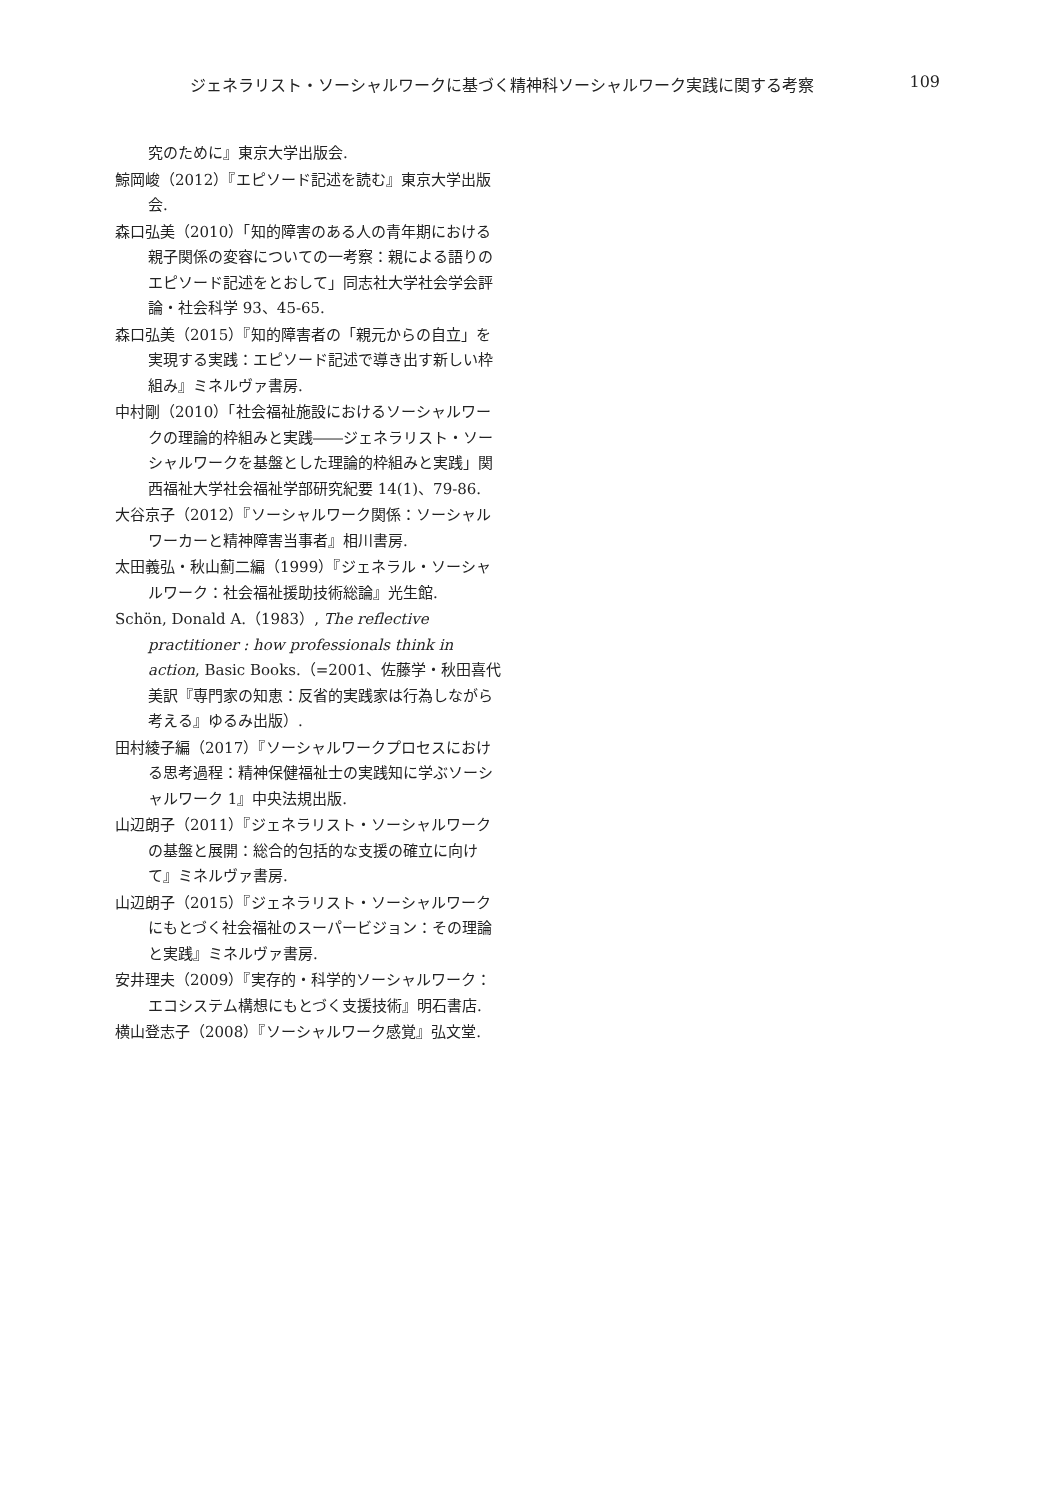ジェネラリスト・ソーシャルワークに基づく精神科ソーシャルワーク実践に関する考察 109
究のために』東京大学出版会.
鯨岡峻（2012）『エピソード記述を読む』東京大学出版会.
森口弘美（2010）「知的障害のある人の青年期における親子関係の変容についての一考察：親による語りのエピソード記述をとおして」同志社大学社会学会評論・社会科学 93、45-65.
森口弘美（2015）『知的障害者の「親元からの自立」を実現する実践：エピソード記述で導き出す新しい枠組み』ミネルヴァ書房.
中村剛（2010）「社会福祉施設におけるソーシャルワークの理論的枠組みと実践――ジェネラリスト・ソーシャルワークを基盤とした理論的枠組みと実践」関西福祉大学社会福祉学部研究紀要 14(1)、79-86.
大谷京子（2012）『ソーシャルワーク関係：ソーシャルワーカーと精神障害当事者』相川書房.
太田義弘・秋山薊二編（1999）『ジェネラル・ソーシャルワーク：社会福祉援助技術総論』光生館.
Schön, Donald A.（1983）, The reflective practitioner : how professionals think in action, Basic Books.（=2001、佐藤学・秋田喜代美訳『専門家の知恵：反省的実践家は行為しながら考える』ゆるみ出版）.
田村綾子編（2017）『ソーシャルワークプロセスにおける思考過程：精神保健福祉士の実践知に学ぶソーシャルワーク 1』中央法規出版.
山辺朗子（2011）『ジェネラリスト・ソーシャルワークの基盤と展開：総合的包括的な支援の確立に向けて』ミネルヴァ書房.
山辺朗子（2015）『ジェネラリスト・ソーシャルワークにもとづく社会福祉のスーパービジョン：その理論と実践』ミネルヴァ書房.
安井理夫（2009）『実存的・科学的ソーシャルワーク：エコシステム構想にもとづく支援技術』明石書店.
横山登志子（2008）『ソーシャルワーク感覚』弘文堂.